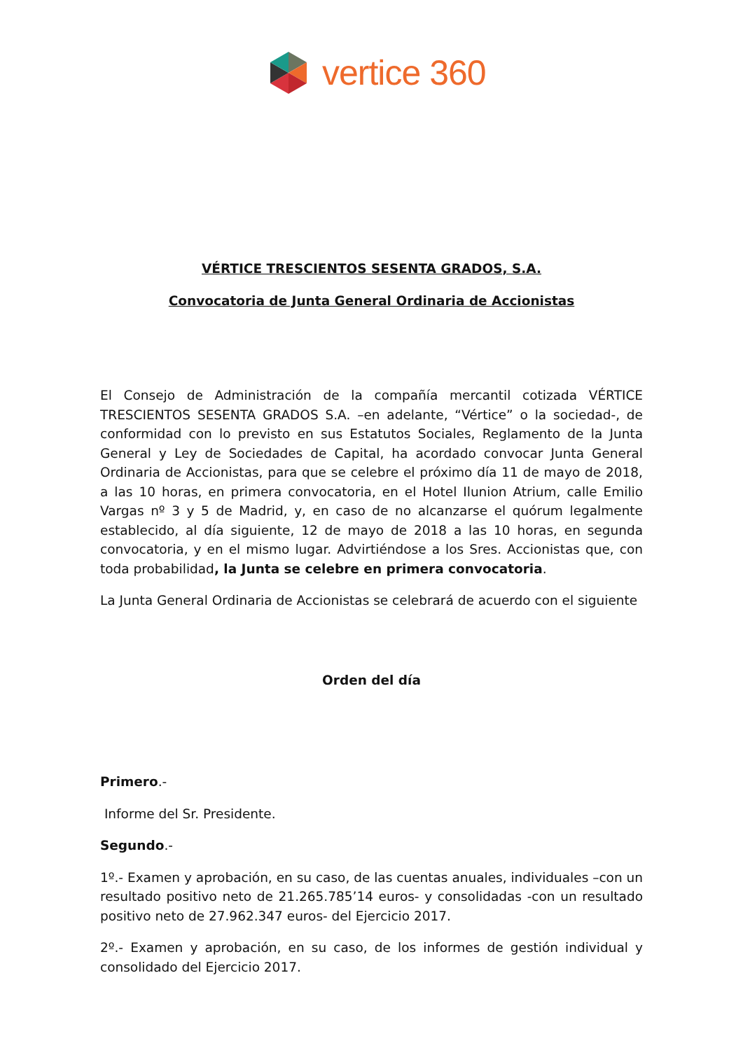vertice 360
VÉRTICE TRESCIENTOS SESENTA GRADOS, S.A.
Convocatoria de Junta General Ordinaria de Accionistas
El Consejo de Administración de la compañía mercantil cotizada VÉRTICE TRESCIENTOS SESENTA GRADOS S.A. –en adelante, “Vértice” o la sociedad-, de conformidad con lo previsto en sus Estatutos Sociales, Reglamento de la Junta General y Ley de Sociedades de Capital, ha acordado convocar Junta General Ordinaria de Accionistas, para que se celebre el próximo día 11 de mayo de 2018, a las 10 horas, en primera convocatoria, en el Hotel Ilunion Atrium, calle Emilio Vargas nº 3 y 5 de Madrid, y, en caso de no alcanzarse el quórum legalmente establecido, al día siguiente, 12 de mayo de 2018 a las 10 horas, en segunda convocatoria, y en el mismo lugar. Advirtiéndose a los Sres. Accionistas que, con toda probabilidad, la Junta se celebre en primera convocatoria.
La Junta General Ordinaria de Accionistas se celebrará de acuerdo con el siguiente
Orden del día
Primero.-
Informe del Sr. Presidente.
Segundo.-
1º.- Examen y aprobación, en su caso, de las cuentas anuales, individuales –con un resultado positivo neto de 21.265.785’14 euros- y consolidadas -con un resultado positivo neto de 27.962.347 euros- del Ejercicio 2017.
2º.- Examen y aprobación, en su caso, de los informes de gestión individual y consolidado del Ejercicio 2017.